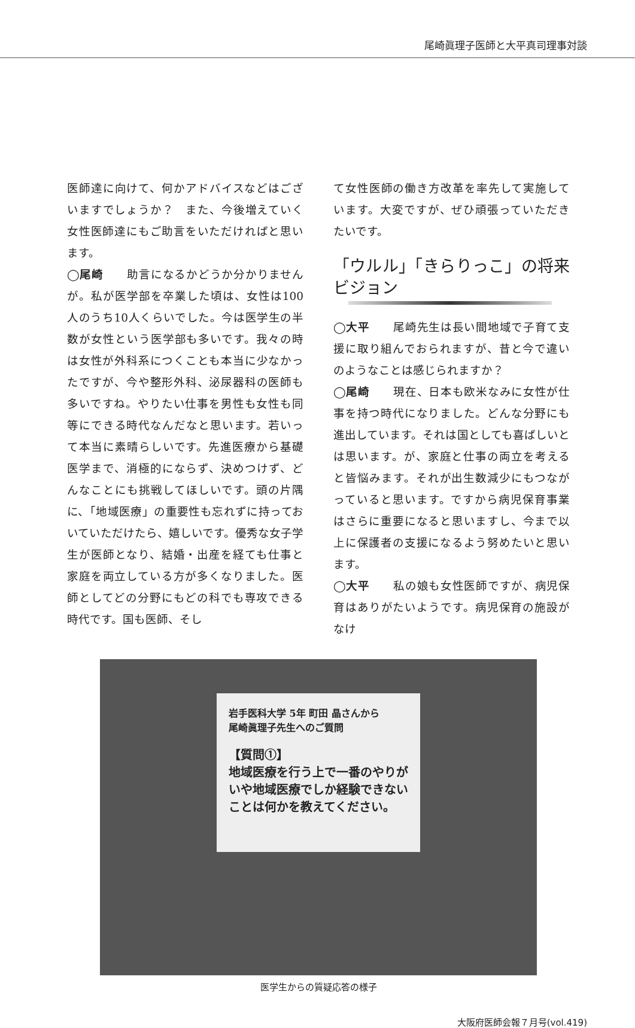尾崎眞理子医師と大平真司理事対談
医師達に向けて、何かアドバイスなどはございますでしょうか？　また、今後増えていく女性医師達にもご助言をいただければと思います。
◯尾崎　　助言になるかどうか分かりませんが。私が医学部を卒業した頃は、女性は100人のうち10人くらいでした。今は医学生の半数が女性という医学部も多いです。我々の時は女性が外科系につくことも本当に少なかったですが、今や整形外科、泌尿器科の医師も多いですね。やりたい仕事を男性も女性も同等にできる時代なんだなと思います。若いって本当に素晴らしいです。先進医療から基礎医学まで、消極的にならず、決めつけず、どんなことにも挑戦してほしいです。頭の片隅に、「地域医療」の重要性も忘れずに持っておいていただけたら、嬉しいです。優秀な女子学生が医師となり、結婚・出産を経ても仕事と家庭を両立している方が多くなりました。医師としてどの分野にもどの科でも専攻できる時代です。国も医師、そし
て女性医師の働き方改革を率先して実施しています。大変ですが、ぜひ頑張っていただきたいです。
「ウルル」「きらりっこ」の将来ビジョン
◯大平　　尾崎先生は長い間地域で子育て支援に取り組んでおられますが、昔と今で違いのようなことは感じられますか？
◯尾崎　　現在、日本も欧米なみに女性が仕事を持つ時代になりました。どんな分野にも進出しています。それは国としても喜ばしいとは思います。が、家庭と仕事の両立を考えると皆悩みます。それが出生数減少にもつながっていると思います。ですから病児保育事業はさらに重要になると思いますし、今まで以上に保護者の支援になるよう努めたいと思います。
◯大平　　私の娘も女性医師ですが、病児保育はありがたいようです。病児保育の施設がなけ
岩手医科大学 5年 町田 晶さんから
尾崎眞理子先生へのご質問
【質問①】
地域医療を行う上で一番のやりがいや地域医療でしか経験できないことは何かを教えてください。
医学生からの質疑応答の様子
大阪府医師会報７月号(vol.419)